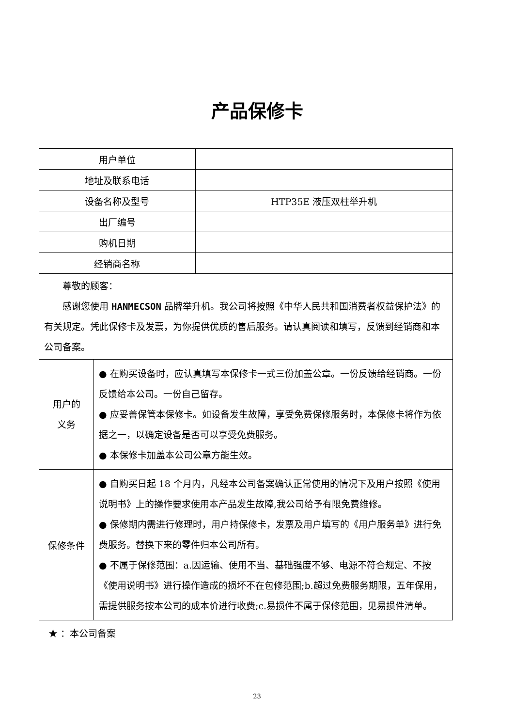产品保修卡
| 用户单位 | | |
| 地址及联系电话 | | |
| 设备名称及型号 | | HTP35E 液压双柱举升机 |
| 出厂编号 | | |
| 购机日期 | | |
| 经销商名称 | | |
| 尊敬的顾客： 感谢您使用 HANMECSON 品牌举升机。我公司将按照《中华人民共和国消费者权益保护法》的有关规定。凭此保修卡及发票，为你提供优质的售后服务。请认真阅读和填写，反馈到经销商和本公司备案。 | | |
| 用户的 义务 | ● 在购买设备时，应认真填写本保修卡一式三份加盖公章。一份反馈给经销商。一份反馈给本公司。一份自己留存。 ● 应妥善保管本保修卡。如设备发生故障，享受免费保修服务时，本保修卡将作为依据之一，以确定设备是否可以享受免费服务。 ● 本保修卡加盖本公司公章方能生效。 | |
| 保修条件 | ● 自购买日起 18 个月内，凡经本公司备案确认正常使用的情况下及用户按照《使用说明书》上的操作要求使用本产品发生故障,我公司给予有限免费维修。 ● 保修期内需进行修理时，用户持保修卡，发票及用户填写的《用户服务单》进行免费服务。替换下来的零件归本公司所有。 ● 不属于保修范围：a.因运输、使用不当、基础强度不够、电源不符合规定、不按《使用说明书》进行操作造成的损坏不在包修范围;b.超过免费服务期限，五年保用，需提供服务按本公司的成本价进行收费;c.易损件不属于保修范围，见易损件清单。 | |
★ ：本公司备案
23